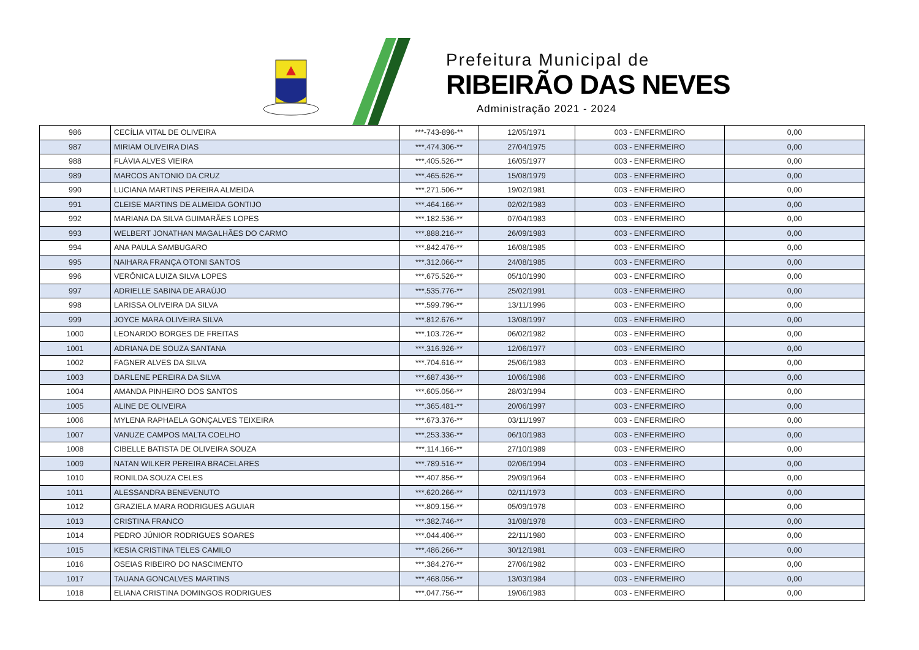Prefeitura Municipal de
RIBEIRÃO DAS NEVES
Administração 2021 - 2024
| 986 | CECÍLIA VITAL DE OLIVEIRA | ***-743-896-** | 12/05/1971 | 003 - ENFERMEIRO | 0,00 |
| 987 | MIRIAM OLIVEIRA DIAS | ***.474.306-** | 27/04/1975 | 003 - ENFERMEIRO | 0,00 |
| 988 | FLÁVIA ALVES VIEIRA | ***.405.526-** | 16/05/1977 | 003 - ENFERMEIRO | 0,00 |
| 989 | MARCOS ANTONIO DA CRUZ | ***.465.626-** | 15/08/1979 | 003 - ENFERMEIRO | 0,00 |
| 990 | LUCIANA MARTINS PEREIRA ALMEIDA | ***.271.506-** | 19/02/1981 | 003 - ENFERMEIRO | 0,00 |
| 991 | CLEISE MARTINS DE ALMEIDA GONTIJO | ***.464.166-** | 02/02/1983 | 003 - ENFERMEIRO | 0,00 |
| 992 | MARIANA DA SILVA GUIMARÃES LOPES | ***.182.536-** | 07/04/1983 | 003 - ENFERMEIRO | 0,00 |
| 993 | WELBERT JONATHAN MAGALHÃES DO CARMO | ***.888.216-** | 26/09/1983 | 003 - ENFERMEIRO | 0,00 |
| 994 | ANA PAULA SAMBUGARO | ***.842.476-** | 16/08/1985 | 003 - ENFERMEIRO | 0,00 |
| 995 | NAIHARA FRANÇA OTONI SANTOS | ***.312.066-** | 24/08/1985 | 003 - ENFERMEIRO | 0,00 |
| 996 | VERÔNICA LUIZA SILVA LOPES | ***.675.526-** | 05/10/1990 | 003 - ENFERMEIRO | 0,00 |
| 997 | ADRIELLE SABINA DE ARAÚJO | ***.535.776-** | 25/02/1991 | 003 - ENFERMEIRO | 0,00 |
| 998 | LARISSA OLIVEIRA DA SILVA | ***.599.796-** | 13/11/1996 | 003 - ENFERMEIRO | 0,00 |
| 999 | JOYCE MARA OLIVEIRA SILVA | ***.812.676-** | 13/08/1997 | 003 - ENFERMEIRO | 0,00 |
| 1000 | LEONARDO BORGES DE FREITAS | ***.103.726-** | 06/02/1982 | 003 - ENFERMEIRO | 0,00 |
| 1001 | ADRIANA DE SOUZA SANTANA | ***.316.926-** | 12/06/1977 | 003 - ENFERMEIRO | 0,00 |
| 1002 | FAGNER ALVES DA SILVA | ***.704.616-** | 25/06/1983 | 003 - ENFERMEIRO | 0,00 |
| 1003 | DARLENE PEREIRA DA SILVA | ***.687.436-** | 10/06/1986 | 003 - ENFERMEIRO | 0,00 |
| 1004 | AMANDA PINHEIRO DOS SANTOS | ***.605.056-** | 28/03/1994 | 003 - ENFERMEIRO | 0,00 |
| 1005 | ALINE DE OLIVEIRA | ***.365.481-** | 20/06/1997 | 003 - ENFERMEIRO | 0,00 |
| 1006 | MYLENA RAPHAELA GONÇALVES TEIXEIRA | ***.673.376-** | 03/11/1997 | 003 - ENFERMEIRO | 0,00 |
| 1007 | VANUZE CAMPOS MALTA COELHO | ***.253.336-** | 06/10/1983 | 003 - ENFERMEIRO | 0,00 |
| 1008 | CIBELLE BATISTA DE OLIVEIRA SOUZA | ***.114.166-** | 27/10/1989 | 003 - ENFERMEIRO | 0,00 |
| 1009 | NATAN WILKER PEREIRA BRACELARES | ***.789.516-** | 02/06/1994 | 003 - ENFERMEIRO | 0,00 |
| 1010 | RONILDA SOUZA CELES | ***.407.856-** | 29/09/1964 | 003 - ENFERMEIRO | 0,00 |
| 1011 | ALESSANDRA BENEVENUTO | ***.620.266-** | 02/11/1973 | 003 - ENFERMEIRO | 0,00 |
| 1012 | GRAZIELA MARA RODRIGUES AGUIAR | ***.809.156-** | 05/09/1978 | 003 - ENFERMEIRO | 0,00 |
| 1013 | CRISTINA FRANCO | ***.382.746-** | 31/08/1978 | 003 - ENFERMEIRO | 0,00 |
| 1014 | PEDRO JÚNIOR RODRIGUES SOARES | ***.044.406-** | 22/11/1980 | 003 - ENFERMEIRO | 0,00 |
| 1015 | KESIA CRISTINA TELES CAMILO | ***.486.266-** | 30/12/1981 | 003 - ENFERMEIRO | 0,00 |
| 1016 | OSEIAS RIBEIRO DO NASCIMENTO | ***.384.276-** | 27/06/1982 | 003 - ENFERMEIRO | 0,00 |
| 1017 | TAUANA GONCALVES MARTINS | ***.468.056-** | 13/03/1984 | 003 - ENFERMEIRO | 0,00 |
| 1018 | ELIANA CRISTINA DOMINGOS RODRIGUES | ***.047.756-** | 19/06/1983 | 003 - ENFERMEIRO | 0,00 |